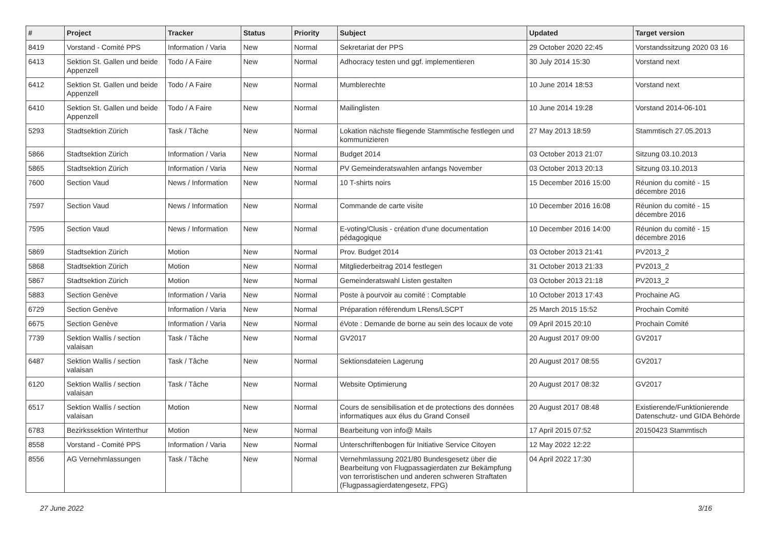| # | Project | Tracker | Status | Priority | Subject | Updated | Target version |
| --- | --- | --- | --- | --- | --- | --- | --- |
| 8419 | Vorstand - Comité PPS | Information / Varia | New | Normal | Sekretariat der PPS | 29 October 2020 22:45 | Vorstandssitzung 2020 03 16 |
| 6413 | Sektion St. Gallen und beide Appenzell | Todo / A Faire | New | Normal | Adhocracy testen und ggf. implementieren | 30 July 2014 15:30 | Vorstand next |
| 6412 | Sektion St. Gallen und beide Appenzell | Todo / A Faire | New | Normal | Mumblerechte | 10 June 2014 18:53 | Vorstand next |
| 6410 | Sektion St. Gallen und beide Appenzell | Todo / A Faire | New | Normal | Mailinglisten | 10 June 2014 19:28 | Vorstand 2014-06-101 |
| 5293 | Stadtsektion Zürich | Task / Tâche | New | Normal | Lokation nächste fliegende Stammtische festlegen und kommunizieren | 27 May 2013 18:59 | Stammtisch 27.05.2013 |
| 5866 | Stadtsektion Zürich | Information / Varia | New | Normal | Budget 2014 | 03 October 2013 21:07 | Sitzung 03.10.2013 |
| 5865 | Stadtsektion Zürich | Information / Varia | New | Normal | PV Gemeinderatswahlen anfangs November | 03 October 2013 20:13 | Sitzung 03.10.2013 |
| 7600 | Section Vaud | News / Information | New | Normal | 10 T-shirts noirs | 15 December 2016 15:00 | Réunion du comité - 15 décembre 2016 |
| 7597 | Section Vaud | News / Information | New | Normal | Commande de carte visite | 10 December 2016 16:08 | Réunion du comité - 15 décembre 2016 |
| 7595 | Section Vaud | News / Information | New | Normal | E-voting/Clusis - création d'une documentation pédagogique | 10 December 2016 14:00 | Réunion du comité - 15 décembre 2016 |
| 5869 | Stadtsektion Zürich | Motion | New | Normal | Prov. Budget 2014 | 03 October 2013 21:41 | PV2013_2 |
| 5868 | Stadtsektion Zürich | Motion | New | Normal | Mitgliederbeitrag 2014 festlegen | 31 October 2013 21:33 | PV2013_2 |
| 5867 | Stadtsektion Zürich | Motion | New | Normal | Gemeinderatswahl Listen gestalten | 03 October 2013 21:18 | PV2013_2 |
| 5883 | Section Genève | Information / Varia | New | Normal | Poste à pourvoir au comité : Comptable | 10 October 2013 17:43 | Prochaine AG |
| 6729 | Section Genève | Information / Varia | New | Normal | Préparation référendum LRens/LSCPT | 25 March 2015 15:52 | Prochain Comité |
| 6675 | Section Genève | Information / Varia | New | Normal | éVote : Demande de borne au sein des locaux de vote | 09 April 2015 20:10 | Prochain Comité |
| 7739 | Sektion Wallis / section valaisan | Task / Tâche | New | Normal | GV2017 | 20 August 2017 09:00 | GV2017 |
| 6487 | Sektion Wallis / section valaisan | Task / Tâche | New | Normal | Sektionsdateien Lagerung | 20 August 2017 08:55 | GV2017 |
| 6120 | Sektion Wallis / section valaisan | Task / Tâche | New | Normal | Website Optimierung | 20 August 2017 08:32 | GV2017 |
| 6517 | Sektion Wallis / section valaisan | Motion | New | Normal | Cours de sensibilisation et de protections des données informatiques aux élus du Grand Conseil | 20 August 2017 08:48 | Existierende/Funktionierende Datenschutz- und GIDA Behörde |
| 6783 | Bezirkssektion Winterthur | Motion | New | Normal | Bearbeitung von info@ Mails | 17 April 2015 07:52 | 20150423 Stammtisch |
| 8558 | Vorstand - Comité PPS | Information / Varia | New | Normal | Unterschriftenbogen für Initiative Service Citoyen | 12 May 2022 12:22 | |
| 8556 | AG Vernehmlassungen | Task / Tâche | New | Normal | Vernehmlassung 2021/80 Bundesgesetz über die Bearbeitung von Flugpassagierdaten zur Bekämpfung von terroristischen und anderen schweren Straftaten (Flugpassagierdatengesetz, FPG) | 04 April 2022 17:30 | |
27 June 2022 3/16